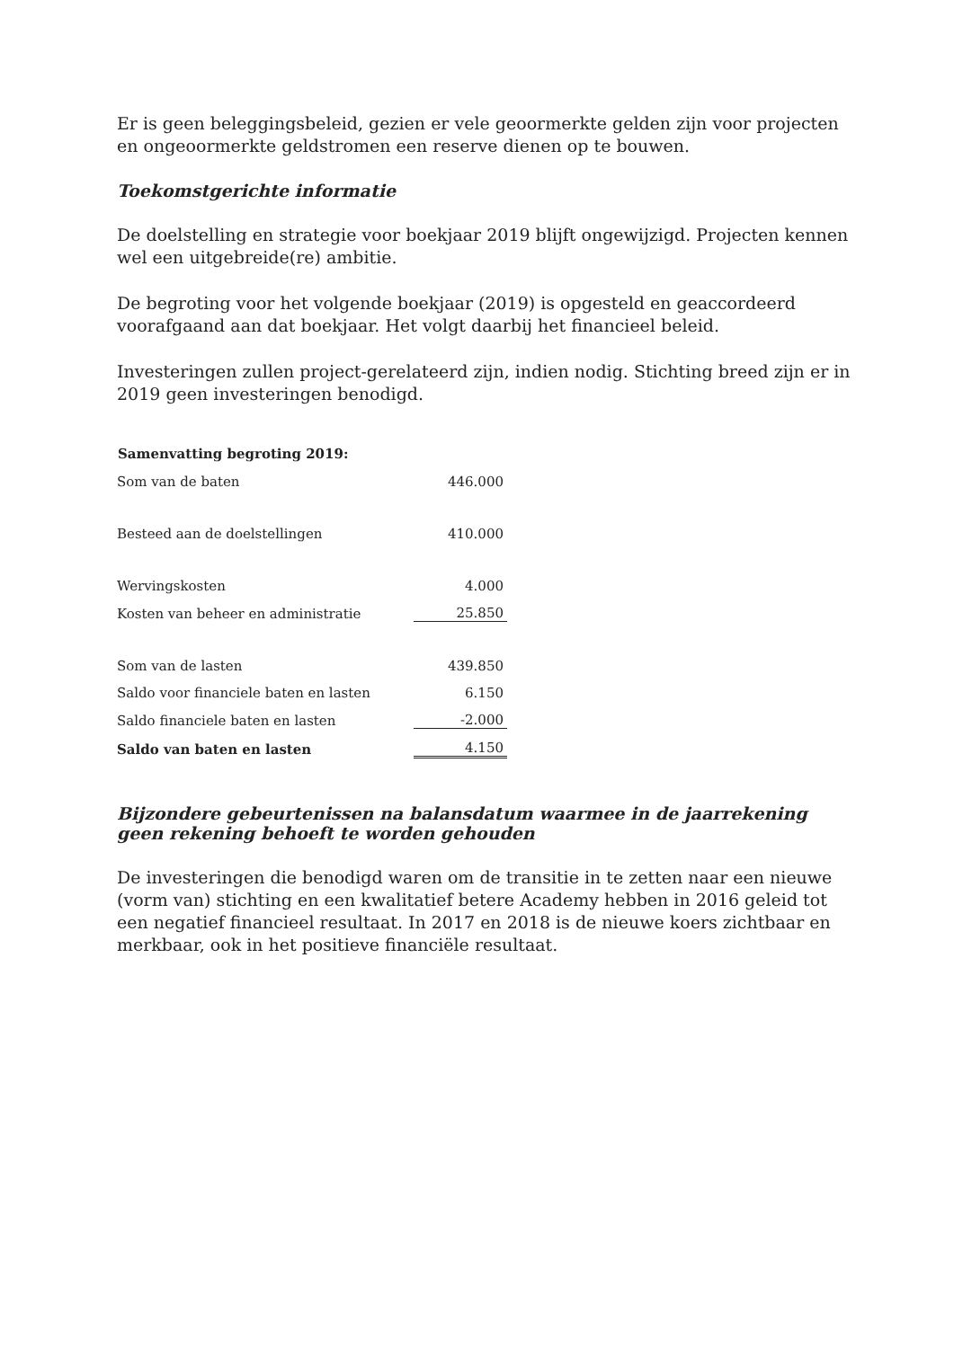Er is geen beleggingsbeleid, gezien er vele geoormerkte gelden zijn voor projecten en ongeoormerkte geldstromen een reserve dienen op te bouwen.
Toekomstgerichte informatie
De doelstelling en strategie voor boekjaar 2019 blijft ongewijzigd. Projecten kennen wel een uitgebreide(re) ambitie.
De begroting voor het volgende boekjaar (2019) is opgesteld en geaccordeerd voorafgaand aan dat boekjaar. Het volgt daarbij het financieel beleid.
Investeringen zullen project-gerelateerd zijn, indien nodig. Stichting breed zijn er in 2019 geen investeringen benodigd.
| Samenvatting begroting 2019: | |
| --- | --- |
| Som van de baten | 446.000 |
| Besteed aan de doelstellingen | 410.000 |
| Wervingskosten | 4.000 |
| Kosten van beheer en administratie | 25.850 |
| Som van de lasten | 439.850 |
| Saldo voor financiele baten en lasten | 6.150 |
| Saldo financiele baten en lasten | -2.000 |
| Saldo van baten en lasten | 4.150 |
Bijzondere gebeurtenissen na balansdatum waarmee in de jaarrekening geen rekening behoeft te worden gehouden
De investeringen die benodigd waren om de transitie in te zetten naar een nieuwe (vorm van) stichting en een kwalitatief betere Academy hebben in 2016 geleid tot een negatief financieel resultaat. In 2017 en 2018 is de nieuwe koers zichtbaar en merkbaar, ook in het positieve financiële resultaat.